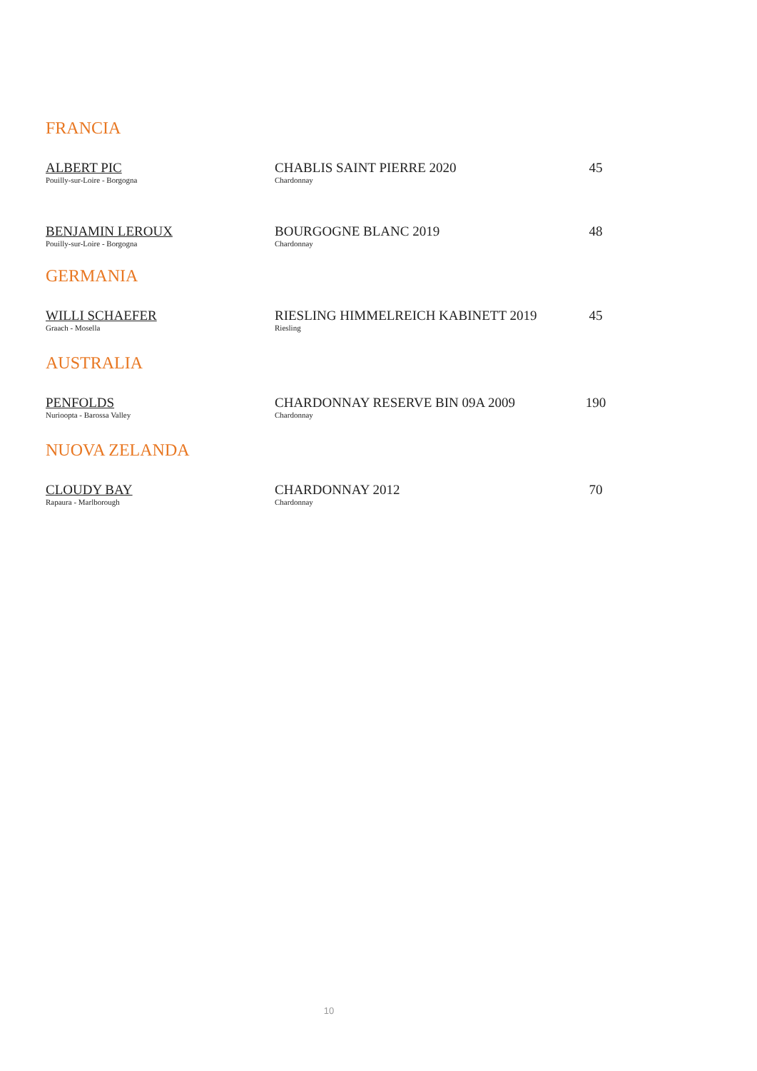FRANCIA
ALBERT PIC
Pouilly-sur-Loire - Borgogna
CHABLIS SAINT PIERRE 2020
Chardonnay
45
BENJAMIN LEROUX
Pouilly-sur-Loire - Borgogna
BOURGOGNE BLANC 2019
Chardonnay
48
GERMANIA
WILLI SCHAEFER
Graach - Mosella
RIESLING HIMMELREICH KABINETT 2019
Riesling
45
AUSTRALIA
PENFOLDS
Nurioopta - Barossa Valley
CHARDONNAY RESERVE BIN 09A 2009
Chardonnay
190
NUOVA ZELANDA
CLOUDY BAY
Rapaura - Marlborough
CHARDONNAY 2012
Chardonnay
70
10